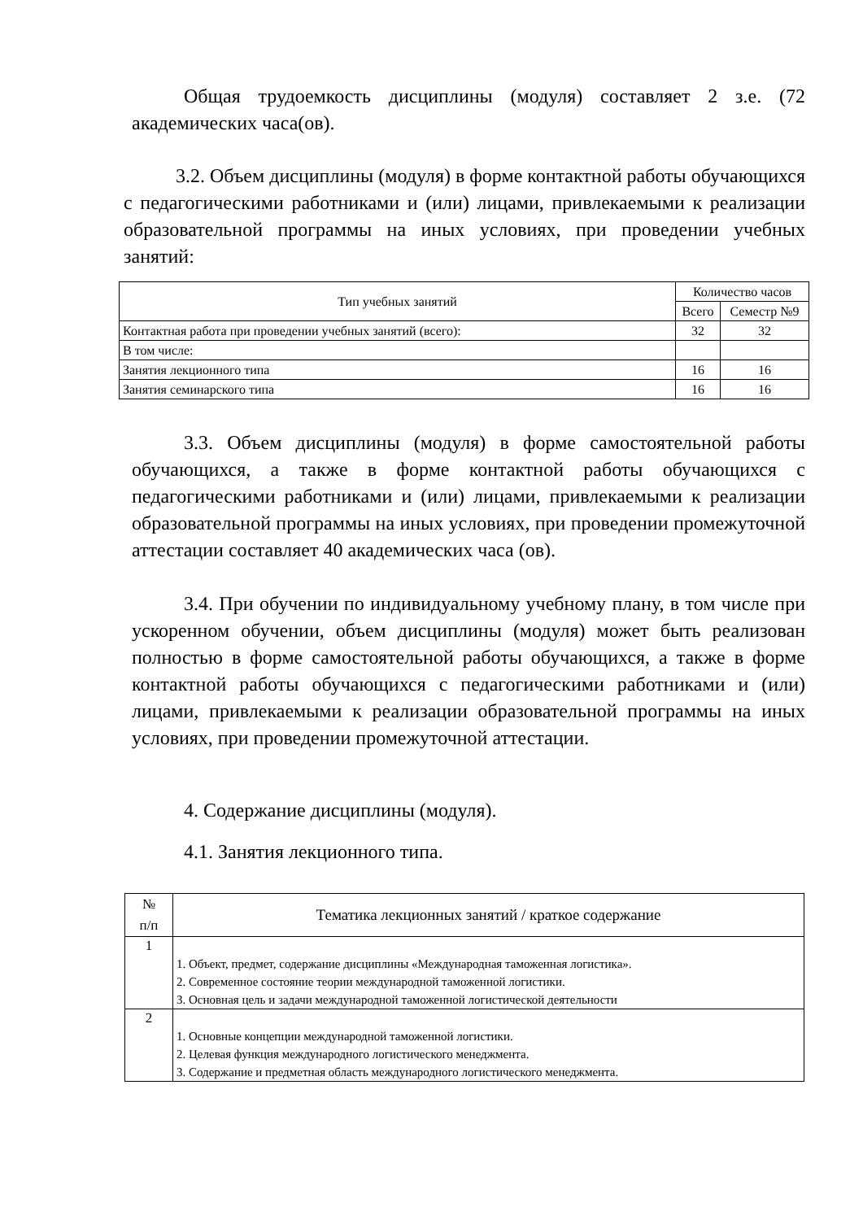Общая трудоемкость дисциплины (модуля) составляет 2 з.е. (72 академических часа(ов).
3.2. Объем дисциплины (модуля) в форме контактной работы обучающихся с педагогическими работниками и (или) лицами, привлекаемыми к реализации образовательной программы на иных условиях, при проведении учебных занятий:
| Тип учебных занятий | Количество часов | |
| --- | --- | --- |
| | Всего | Семестр №9 |
| Контактная работа при проведении учебных занятий (всего): | 32 | 32 |
| В том числе: | | |
| Занятия лекционного типа | 16 | 16 |
| Занятия семинарского типа | 16 | 16 |
3.3. Объем дисциплины (модуля) в форме самостоятельной работы обучающихся, а также в форме контактной работы обучающихся с педагогическими работниками и (или) лицами, привлекаемыми к реализации образовательной программы на иных условиях, при проведении промежуточной аттестации составляет 40 академических часа (ов).
3.4. При обучении по индивидуальному учебному плану, в том числе при ускоренном обучении, объем дисциплины (модуля) может быть реализован полностью в форме самостоятельной работы обучающихся, а также в форме контактной работы обучающихся с педагогическими работниками и (или) лицами, привлекаемыми к реализации образовательной программы на иных условиях, при проведении промежуточной аттестации.
4. Содержание дисциплины (модуля).
4.1. Занятия лекционного типа.
| № п/п | Тематика лекционных занятий / краткое содержание |
| --- | --- |
| 1 | 1. Объект, предмет, содержание дисциплины «Международная таможенная логистика». 2. Современное состояние теории международной таможенной логистики. 3. Основная цель и задачи международной таможенной логистической деятельности |
| 2 | 1. Основные концепции международной таможенной логистики. 2. Целевая функция международного логистического менеджмента. 3. Содержание и предметная область международного логистического менеджмента. |